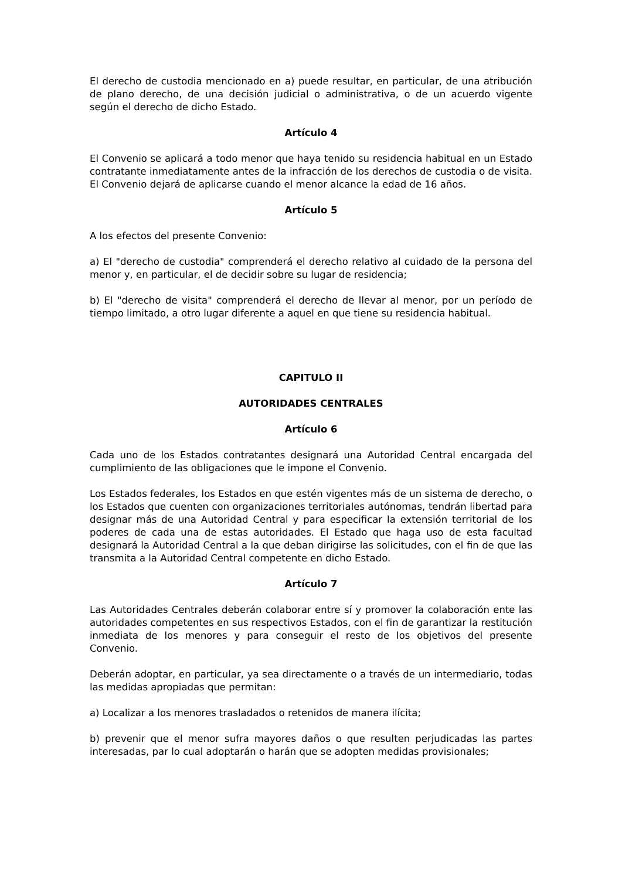El derecho de custodia mencionado en a) puede resultar, en particular, de una atribución de plano derecho, de una decisión judicial o administrativa, o de un acuerdo vigente según el derecho de dicho Estado.
Artículo 4
El Convenio se aplicará a todo menor que haya tenido su residencia habitual en un Estado contratante inmediatamente antes de la infracción de los derechos de custodia o de visita. El Convenio dejará de aplicarse cuando el menor alcance la edad de 16 años.
Artículo 5
A los efectos del presente Convenio:
a) El "derecho de custodia" comprenderá el derecho relativo al cuidado de la persona del menor y, en particular, el de decidir sobre su lugar de residencia;
b) El "derecho de visita" comprenderá el derecho de llevar al menor, por un período de tiempo limitado, a otro lugar diferente a aquel en que tiene su residencia habitual.
CAPITULO II
AUTORIDADES CENTRALES
Artículo 6
Cada uno de los Estados contratantes designará una Autoridad Central encargada del cumplimiento de las obligaciones que le impone el Convenio.
Los Estados federales, los Estados en que estén vigentes más de un sistema de derecho, o los Estados que cuenten con organizaciones territoriales autónomas, tendrán libertad para designar más de una Autoridad Central y para especificar la extensión territorial de los poderes de cada una de estas autoridades. El Estado que haga uso de esta facultad designará la Autoridad Central a la que deban dirigirse las solicitudes, con el fin de que las transmita a la Autoridad Central competente en dicho Estado.
Artículo 7
Las Autoridades Centrales deberán colaborar entre sí y promover la colaboración ente las autoridades competentes en sus respectivos Estados, con el fin de garantizar la restitución inmediata de los menores y para conseguir el resto de los objetivos del presente Convenio.
Deberán adoptar, en particular, ya sea directamente o a través de un intermediario, todas las medidas apropiadas que permitan:
a) Localizar a los menores trasladados o retenidos de manera ilícita;
b) prevenir que el menor sufra mayores daños o que resulten perjudicadas las partes interesadas, par lo cual adoptarán o harán que se adopten medidas provisionales;